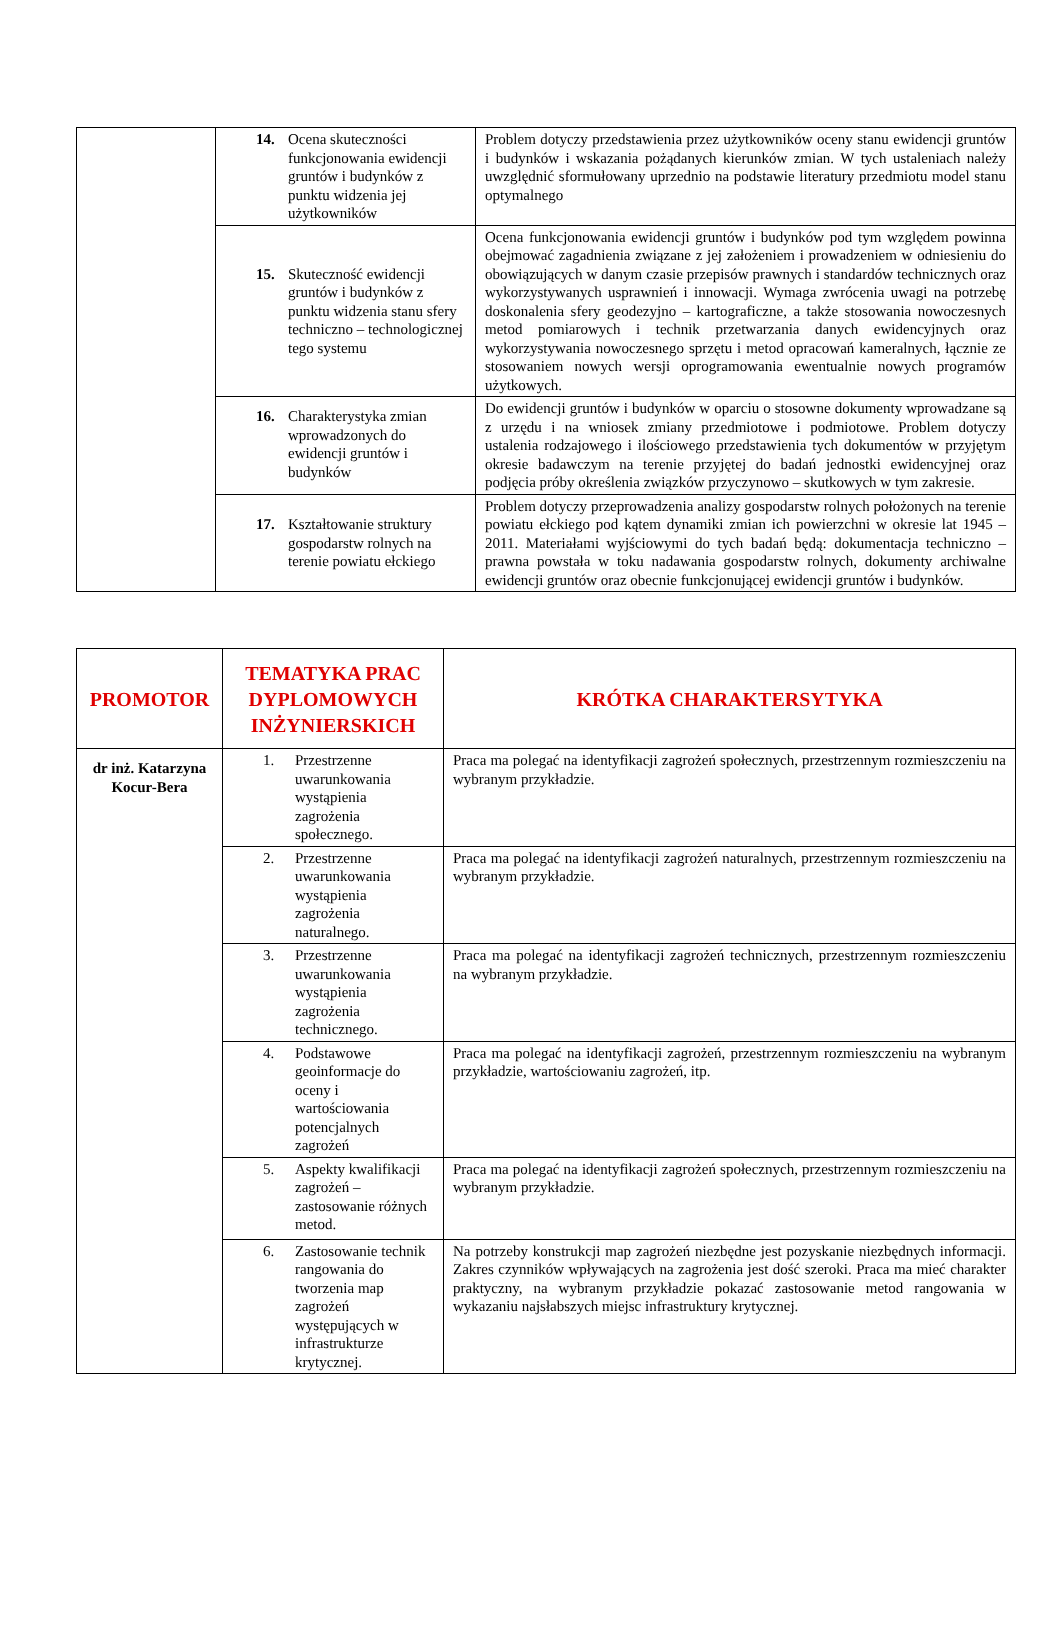| | 14. Ocena skuteczności funkcjonowania ewidencji gruntów i budynków z punktu widzenia jej użytkowników | Problem dotyczy przedstawienia przez użytkowników oceny stanu ewidencji gruntów i budynków i wskazania pożądanych kierunków zmian. W tych ustaleniach należy uwzględnić sformułowany uprzednio na podstawie literatury przedmiotu model stanu optymalnego |
| | 15. Skuteczność ewidencji gruntów i budynków z punktu widzenia stanu sfery techniczno – technologicznej tego systemu | Ocena funkcjonowania ewidencji gruntów i budynków pod tym względem powinna obejmować zagadnienia związane z jej założeniem i prowadzeniem w odniesieniu do obowiązujących w danym czasie przepisów prawnych i standardów technicznych oraz wykorzystywanych usprawnień i innowacji. Wymaga zwrócenia uwagi na potrzebę doskonalenia sfery geodezyjno – kartograficzne, a także stosowania nowoczesnych metod pomiarowych i technik przetwarzania danych ewidencyjnych oraz wykorzystywania nowoczesnego sprzętu i metod opracowań kameralnych, łącznie ze stosowaniem nowych wersji oprogramowania ewentualnie nowych programów użytkowych. |
| | 16. Charakterystyka zmian wprowadzonych do ewidencji gruntów i budynków | Do ewidencji gruntów i budynków w oparciu o stosowne dokumenty wprowadzane są z urzędu i na wniosek zmiany przedmiotowe i podmiotowe. Problem dotyczy ustalenia rodzajowego i ilościowego przedstawienia tych dokumentów w przyjętym okresie badawczym na terenie przyjętej do badań jednostki ewidencyjnej oraz podjęcia próby określenia związków przyczynowo – skutkowych w tym zakresie. |
| | 17. Kształtowanie struktury gospodarstw rolnych na terenie powiatu ełckiego | Problem dotyczy przeprowadzenia analizy gospodarstw rolnych położonych na terenie powiatu ełckiego pod kątem dynamiki zmian ich powierzchni w okresie lat 1945 – 2011. Materiałami wyjściowymi do tych badań będą: dokumentacja techniczno – prawna powstała w toku nadawania gospodarstw rolnych, dokumenty archiwalne ewidencji gruntów oraz obecnie funkcjonującej ewidencji gruntów i budynków. |
| PROMOTOR | TEMATYKA PRAC DYPLOMOWYCH INŻYNIERSKICH | KRÓTKA CHARAKTERSYTYKA |
| --- | --- | --- |
| dr inż. Katarzyna Kocur-Bera | 1. Przestrzenne uwarunkowania wystąpienia zagrożenia społecznego. | Praca ma polegać na identyfikacji zagrożeń społecznych, przestrzennym rozmieszczeniu na wybranym przykładzie. |
| | 2. Przestrzenne uwarunkowania wystąpienia zagrożenia naturalnego. | Praca ma polegać na identyfikacji zagrożeń naturalnych, przestrzennym rozmieszczeniu na wybranym przykładzie. |
| | 3. Przestrzenne uwarunkowania wystąpienia zagrożenia technicznego. | Praca ma polegać na identyfikacji zagrożeń technicznych, przestrzennym rozmieszczeniu na wybranym przykładzie. |
| | 4. Podstawowe geoinformacje do oceny i wartościowania potencjalnych zagrożeń | Praca ma polegać na identyfikacji zagrożeń, przestrzennym rozmieszczeniu na wybranym przykładzie, wartościowaniu zagrożeń, itp. |
| | 5. Aspekty kwalifikacji zagrożeń – zastosowanie różnych metod. | Praca ma polegać na identyfikacji zagrożeń społecznych, przestrzennym rozmieszczeniu na wybranym przykładzie. |
| | 6. Zastosowanie technik rangowania do tworzenia map zagrożeń występujących w infrastrukturze krytycznej. | Na potrzeby konstrukcji map zagrożeń niezbędne jest pozyskanie niezbędnych informacji. Zakres czynników wpływających na zagrożenia jest dość szeroki. Praca ma mieć charakter praktyczny, na wybranym przykładzie pokazać zastosowanie metod rangowania w wykazaniu najsłabszych miejsc infrastruktury krytycznej. |